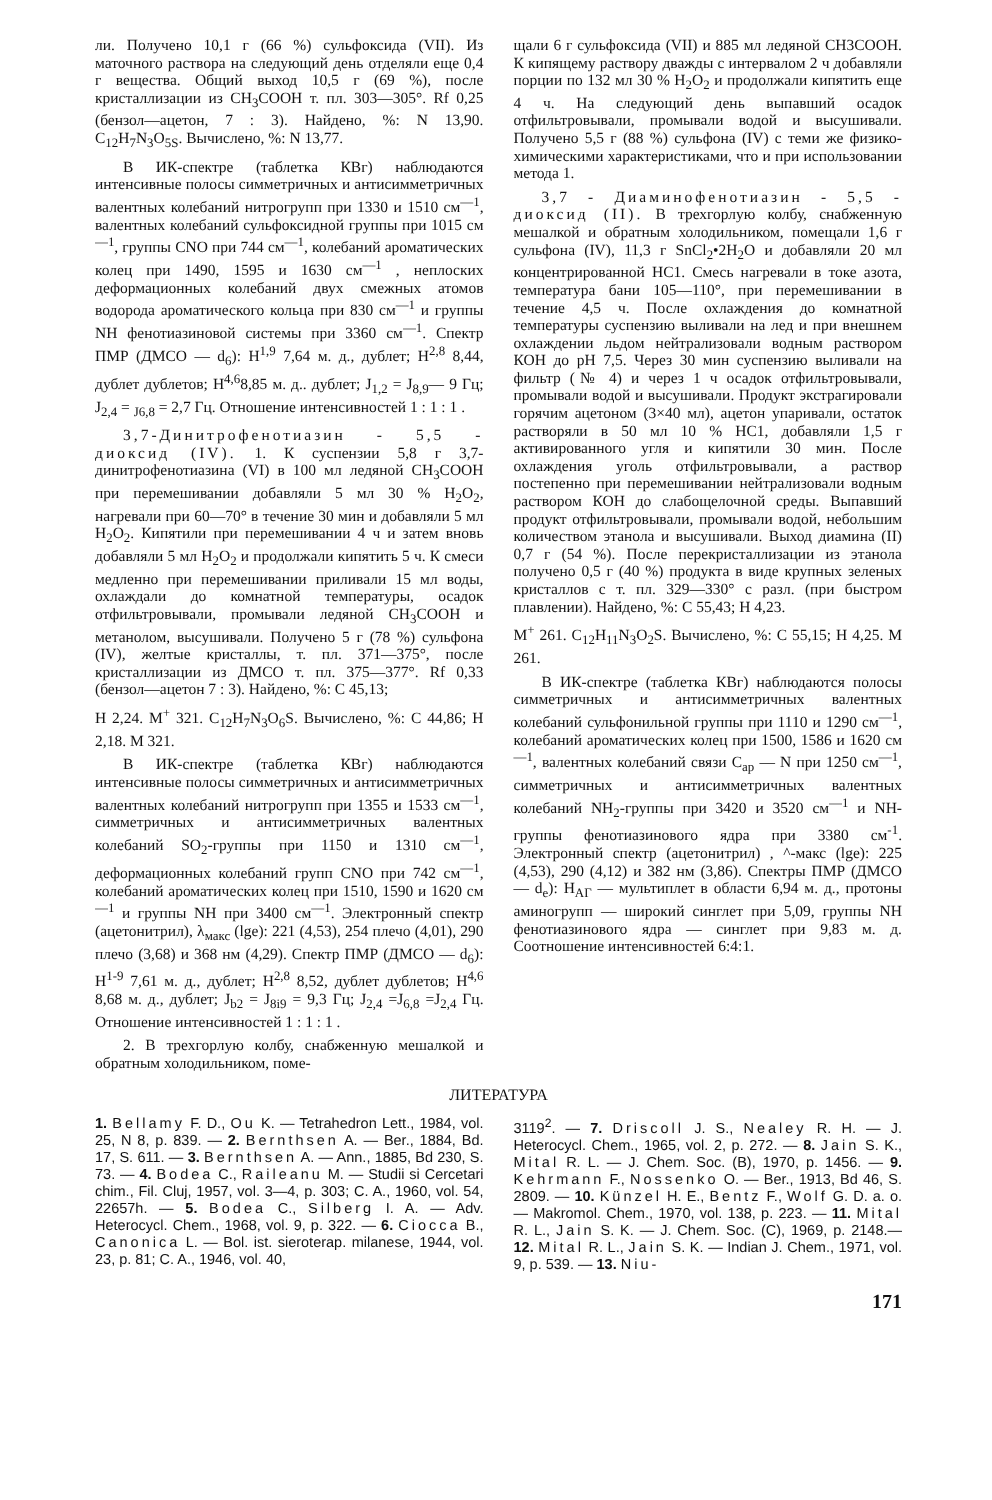ли. Получено 10,1 г (66 %) сульфоксида (VII). Из маточного раствора на следующий день отделяли еще 0,4 г вещества. Общий выход 10,5 г (69 %), после кристаллизации из CH<sub>3</sub>COOH т. пл. 303—305°. Rf 0,25 (бензол—ацетон, 7 : 3). Найдено, %: N 13,90. C<sub>12</sub>H<sub>7</sub>N<sub>3</sub>O<sub>5S</sub>. Вычислено, %: N 13,77.
В ИК-спектре (таблетка КВг) наблюдаются интенсивные полосы симметричных и антисимметричных валентных колебаний нитрогрупп при 1330 и 1510 см<sup>—1</sup>, валентных колебаний сульфоксидной группы при 1015 см<sup>—1</sup>, группы CNO при 744 см<sup>—1</sup>, колебаний ароматических колец при 1490, 1595 и 1630 см<sup>—1</sup> , неплоских деформационных колебаний двух смежных атомов водорода ароматического кольца при 830 см<sup>—1</sup> и группы NH фенотиазиновой системы при 3360 см<sup>—1</sup>. Спектр ПМР (ДМСО — d<sub>6</sub>): H<sup>1,9</sup> 7,64 м. д., дублет; H<sup>2,8</sup> 8,44, дублет дублетов; H<sup>4,6</sup>8,85 м. д.. дублет; J<sub>1,2</sub> = J<sub>8,9</sub>— 9 Гц; J<sub>2,4</sub> = <sub>J6,8</sub> = 2,7 Гц. Отношение интенсивностей 1 : 1 : 1 .
3,7-Динитрофенотиазин - 5,5 - диоксид (IV). 1. К суспензии 5,8 г 3,7-динитрофенотиазина (VI) в 100 мл ледяной CH<sub>3</sub>COOH при перемешивании добавляли 5 мл 30 % H<sub>2</sub>O<sub>2</sub>, нагревали при 60—70° в течение 30 мин и добавляли 5 мл H<sub>2</sub>O<sub>2</sub>. Кипятили при перемешивании 4 ч и затем вновь добавляли 5 мл H<sub>2</sub>O<sub>2</sub> и продолжали кипятить 5 ч. К смеси медленно при перемешивании приливали 15 мл воды, охлаждали до комнатной температуры, осадок отфильтровывали, промывали ледяной CH<sub>3</sub>COOH и метанолом, высушивали. Получено 5 г (78 %) сульфона (IV), желтые кристаллы, т. пл. 371—375°, после кристаллизации из ДМСО т. пл. 375—377°. Rf 0,33 (бензол—ацетон 7 : 3). Найдено, %: C 45,13;
H 2,24. M<sup>+</sup> 321. C<sub>12</sub>H<sub>7</sub>N<sub>3</sub>O<sub>6</sub>S. Вычислено, %: C 44,86; H 2,18. M 321.
В ИК-спектре (таблетка КВг) наблюдаются интенсивные полосы симметричных и антисимметричных валентных колебаний нитрогрупп при 1355 и 1533 см<sup>—1</sup>, симметричных и антисимметричных валентных колебаний SO<sub>2</sub>-группы при 1150 и 1310 см<sup>—1</sup>, деформационных колебаний групп CNO при 742 см<sup>—1</sup>, колебаний ароматических колец при 1510, 1590 и 1620 см<sup>—1</sup> и группы NH при 3400 см<sup>—1</sup>. Электронный спектр (ацетонитрил), λ<sub>макс</sub> (lge): 221 (4,53), 254 плечо (4,01), 290 плечо (3,68) и 368 нм (4,29). Спектр ПМР (ДМСО — d<sub>6</sub>): H<sup>1-9</sup> 7,61 м. д., дублет; H<sup>2,8</sup> 8,52, дублет дублетов; H<sup>4,6</sup> 8,68 м. д., дублет; J<sub>b2</sub> = J<sub>8i9</sub> = 9,3 Гц; J<sub>2,4</sub> =J<sub>6,8</sub> =J<sub>2,4</sub> Гц. Отношение интенсивностей 1 : 1 : 1 .
2. В трехгорлую колбу, снабженную мешалкой и обратным холодильником, поме-
щали 6 г сульфоксида (VII) и 885 мл ледяной CH3COOH. К кипящему раствору дважды с интервалом 2 ч добавляли порции по 132 мл 30 % H<sub>2</sub>O<sub>2</sub> и продолжали кипятить еще 4 ч. На следующий день выпавший осадок отфильтровывали, промывали водой и высушивали. Получено 5,5 г (88 %) сульфона (IV) с теми же физико-химическими характеристиками, что и при использовании метода 1.
3,7 - Диаминофенотиазин - 5,5 - диоксид (II). В трехгорлую колбу, снабженную мешалкой и обратным холодильником, помещали 1,6 г сульфона (IV), 11,3 г SnCl<sub>2</sub>•2H<sub>2</sub>O и добавляли 20 мл концентрированной HC1. Смесь нагревали в токе азота, температура бани 105—110°, при перемешивании в течение 4,5 ч. После охлаждения до комнатной температуры суспензию выливали на лед и при внешнем охлаждении льдом нейтрализовали водным раствором КОН до pH 7,5. Через 30 мин суспензию выливали на фильтр (№ 4) и через 1 ч осадок отфильтровывали, промывали водой и высушивали. Продукт экстрагировали горячим ацетоном (3×40 мл), ацетон упаривали, остаток растворяли в 50 мл 10 % HC1, добавляли 1,5 г активированного угля и кипятили 30 мин. После охлаждения уголь отфильтровывали, а раствор постепенно при перемешивании нейтрализовали водным раствором КОН до слабощелочной среды. Выпавший продукт отфильтровывали, промывали водой, небольшим количеством этанола и высушивали. Выход диамина (II) 0,7 г (54 %). После перекристаллизации из этанола получено 0,5 г (40 %) продукта в виде крупных зеленых кристаллов с т. пл. 329—330° с разл. (при быстром плавлении). Найдено, %: C 55,43; H 4,23.
M<sup>+</sup> 261. C<sub>12</sub>H<sub>11</sub>N<sub>3</sub>O<sub>2</sub>S. Вычислено, %: C 55,15; H 4,25. M 261.
В ИК-спектре (таблетка КВг) наблюдаются полосы симметричных и антисимметричных валентных колебаний сульфонильной группы при 1110 и 1290 см<sup>—1</sup>, колебаний ароматических колец при 1500, 1586 и 1620 см<sup>—1</sup>, валентных колебаний связи C<sub>ар</sub> — N при 1250 см<sup>—1</sup>, симметричных и антисимметричных валентных колебаний NH<sub>2</sub>-группы при 3420 и 3520 см<sup>—1</sup> и NH-группы фенотиазинового ядра при 3380 см<sup>-1</sup>. Электронный спектр (ацетонитрил) , ^-макс (lge): 225 (4,53), 290 (4,12) и 382 нм (3,86). Спектры ПМР (ДМСО — d<sub>e</sub>): H<sub>AГ</sub> — мультиплет в области 6,94 м. д., протоны аминогрупп — широкий синглет при 5,09, группы NH фенотиазинового ядра — синглет при 9,83 м. д. Соотношение интенсивностей 6:4:1.
ЛИТЕРАТУРА
1. Bellamy F. D., Ou K. — Tetrahedron Lett., 1984, vol. 25, N 8, p. 839. — 2. Bernthsen A. — Ber., 1884, Bd. 17, S. 611. — 3. Bernthsen A. — Ann., 1885, Bd 230, S. 73. — 4. Bodea C., Raileanu M. — Studii si Cercetari chim., Fil. Cluj, 1957, vol. 3—4, p. 303; C. A., 1960, vol. 54, 22657h. — 5. Bodea C., Silberg I. A. — Adv. Heterocycl. Chem., 1968, vol. 9, p. 322. — 6. Ciocca B., Canonica L. — Bol. ist. sieroterap. milanese, 1944, vol. 23, p. 81; C. A., 1946, vol. 40,
3119<sup>2</sup>. — 7. Driscoll J. S., Nealey R. H. — J. Heterocycl. Chem., 1965, vol. 2, p. 272. — 8. Jain S. K., Mital R. L. — J. Chem. Soc. (B), 1970, p. 1456. — 9. Kehrmann F., Nossenko O. — Ber., 1913, Bd 46, S. 2809. — 10. Künzel H. E., Bentz F., Wolf G. D. a. o. — Makromol. Chem., 1970, vol. 138, p. 223. — 11. Mital R. L., Jain S. K. — J. Chem. Soc. (C), 1969, p. 2148.— 12. Mital R. L., Jain S. K. — Indian J. Chem., 1971, vol. 9, p. 539. — 13. Niu-
171